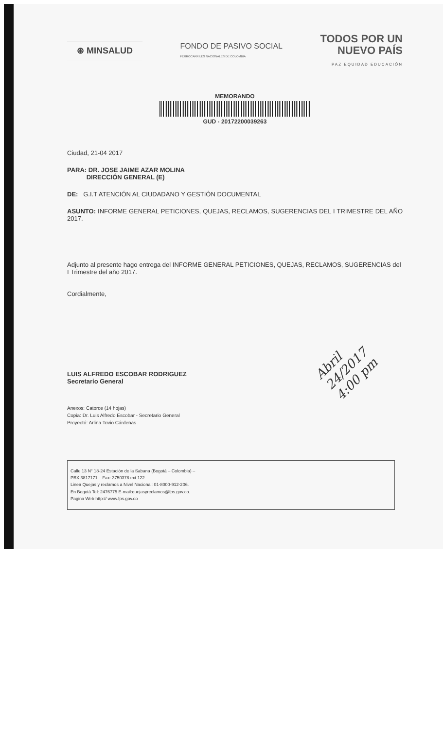⊛ MINSALUD
FONDO DE PASIVO SOCIAL
FERROCARRILES NACIONALES DE COLOMBIA
TODOS POR UN
NUEVO PAÍS
PAZ EQUIDAD EDUCACIÓN
MEMORANDO
GUD - 20172200039263
Ciudad, 21-04 2017
PARA: DR. JOSE JAIME AZAR MOLINA
DIRECCIÓN GENERAL (E)
DE: G.I.T ATENCIÓN AL CIUDADANO Y GESTIÓN DOCUMENTAL
ASUNTO: INFORME GENERAL PETICIONES, QUEJAS, RECLAMOS, SUGERENCIAS DEL I TRIMESTRE DEL AÑO 2017.
Adjunto al presente hago entrega del INFORME GENERAL PETICIONES, QUEJAS, RECLAMOS, SUGERENCIAS del I Trimestre del año 2017.
Cordialmente,
LUIS ALFREDO ESCOBAR RODRIGUEZ
Secretario General
Anexos: Catorce (14 hojas)
Copia: Dr. Luis Alfredo Escobar - Secretario General
Proyectó: Arlina Tovio Cárdenas
Calle 13 N° 18-24 Estación de la Sabana (Bogotá – Colombia) –
PBX 3817171 – Fax: 3750378 ext 122
Linea Quejas y reclamos a Nivel Nacional: 01-8000-912-206.
En Bogotá Tel: 2476775 E-mail:quejasyreclamos@fps.gov.co.
Pagina Web http:// www.fps.gov.co
Abril 24/2017
4:00 pm